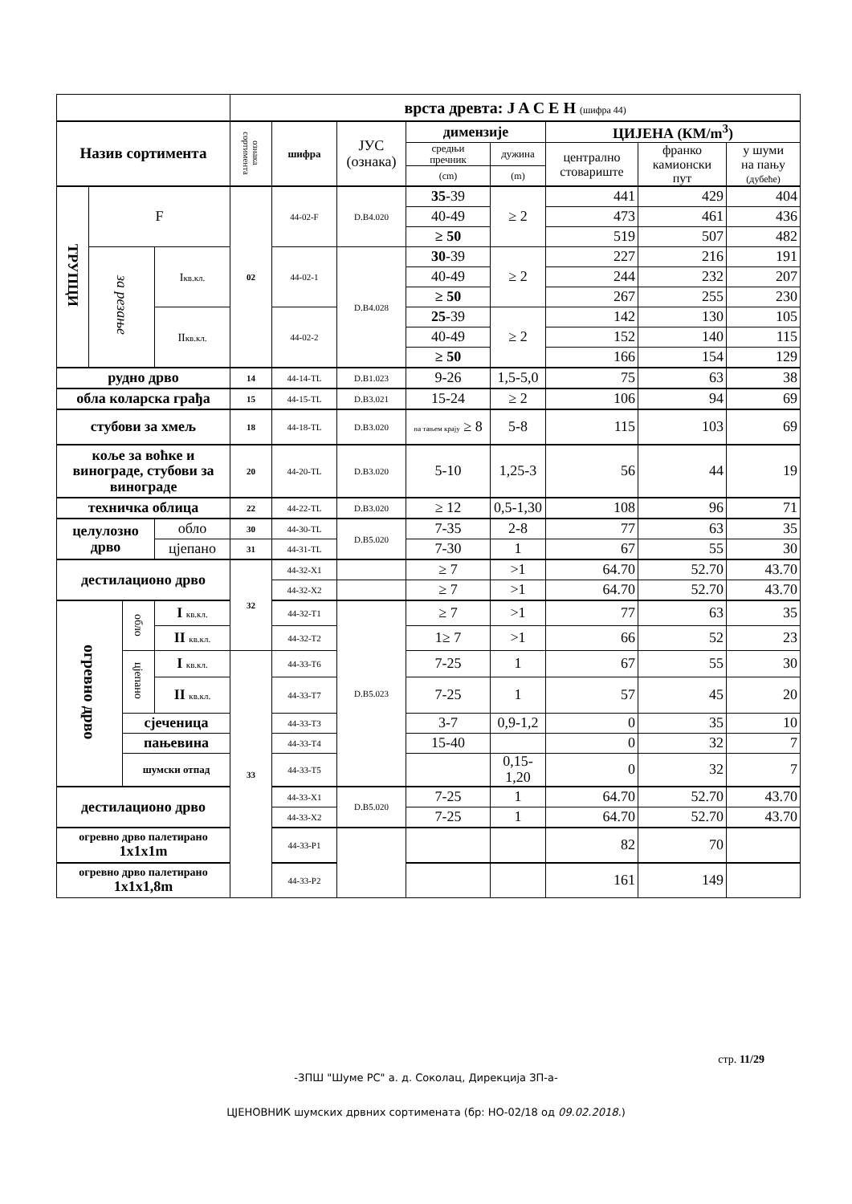| | | | | врста древта: J A C E H (шифра 44) | | | | | | | |
| Назив сортимента | | | | ознака сортимента | шифра | ЈУС (ознака) | димензије | | ЦИЈЕНА (КМ/m<sup>3</sup>) | | |
| | | | | | | | средњи пречник | дужина | централно стовариште | франко камионски пут | у шуми на пању (дубеће) |
| | | | | | | | (cm) | (m) | | | |
| ТРУПЦИ | F | | | 02 | 44-02-F | D.B4.020 | 35 -39 | ≥ 2 | 441 | 429 | 404 |
| | | | | | | | 40-49 | | 473 | 461 | 436 |
| | | | | | | | ≥ 50 | | 519 | 507 | 482 |
| | за резање | | I кв.кл. | | 44-02-1 | D.B4.028 | 30 -39 | ≥ 2 | 227 | 216 | 191 |
| | | | | | | | 40-49 | | 244 | 232 | 207 |
| | | | | | | | ≥ 50 | | 267 | 255 | 230 |
| | | | II кв.кл. | | 44-02-2 | | 25 -39 | ≥ 2 | 142 | 130 | 105 |
| | | | | | | | 40-49 | | 152 | 140 | 115 |
| | | | | | | | ≥ 50 | | 166 | 154 | 129 |
| рудно дрво | | | | 14 | 44-14-TL | D.B1.023 | 9-26 | 1,5-5,0 | 75 | 63 | 38 |
| обла коларска грађа | | | | 15 | 44-15-TL | D.B3.021 | 15-24 | ≥ 2 | 106 | 94 | 69 |
| стубови за хмељ | | | | 18 | 44-18-TL | D.B3.020 | на тањем крају ≥ 8 | 5-8 | 115 | 103 | 69 |
| коље за воћке и винограде, стубови за винограде | | | | 20 | 44-20-TL | D.B3.020 | 5-10 | 1,25-3 | 56 | 44 | 19 |
| техничка облица | | | | 22 | 44-22-TL | D.B3.020 | ≥ 12 | 0,5-1,30 | 108 | 96 | 71 |
| целулозно дрво | | | обло | 30 | 44-30-TL | D.B5.020 | 7-35 | 2-8 | 77 | 63 | 35 |
| | | | цјепано | 31 | 44-31-TL | | 7-30 | 1 | 67 | 55 | 30 |
| дестилационо дрво | | | | 32 | 44-32-X1 | | ≥ 7 | >1 | 64.70 | 52.70 | 43.70 |
| | | | | | 44-32-X2 | | ≥ 7 | >1 | 64.70 | 52.70 | 43.70 |
| огревно дрво | | обло | I кв.кл. | | 44-32-T1 | D.B5.023 | ≥ 7 | >1 | 77 | 63 | 35 |
| | | | II кв.кл. | | 44-32-T2 | | 1≥ 7 | >1 | 66 | 52 | 23 |
| | | цјепано | I кв.кл. | 33 | 44-33-T6 | | 7-25 | 1 | 67 | 55 | 30 |
| | | | II кв.кл. | | 44-33-T7 | | 7-25 | 1 | 57 | 45 | 20 |
| | | сјеченица | | | 44-33-T3 | | 3-7 | 0,9-1,2 | 0 | 35 | 10 |
| | | пањевина | | | 44-33-T4 | | 15-40 | | 0 | 32 | 7 |
| | | шумски отпад | | | 44-33-T5 | | | 0,15-1,20 | 0 | 32 | 7 |
| дестилационо дрво | | | | | 44-33-X1 | D.B5.020 | 7-25 | 1 | 64.70 | 52.70 | 43.70 |
| | | | | | 44-33-X2 | | 7-25 | 1 | 64.70 | 52.70 | 43.70 |
| огревно дрво палетирано 1x1x1m | | | | | 44-33-P1 | | | | 82 | 70 | |
| огревно дрво палетирано 1x1x1,8m | | | | | 44-33-P2 | | | | 161 | 149 | |
стр. 11/29
-ЗПШ "Шуме РС" а. д. Соколац, Дирекција ЗП-а-
ЦЈЕНОВНИК шумских дрвних сортимената (бр: НО-02/18 од 09.02.2018.)